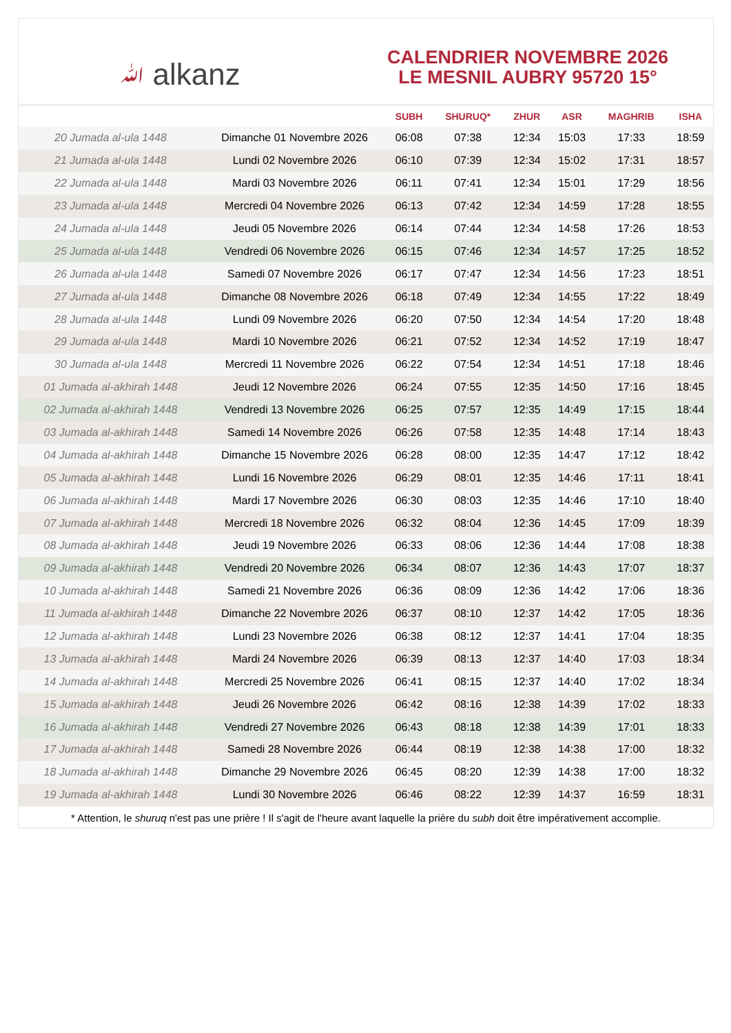ﷲ alkanz
CALENDRIER NOVEMBRE 2026
LE MESNIL AUBRY 95720 15°
| | | SUBH | SHURUQ* | ZHUR | ASR | MAGHRIB | ISHA |
| --- | --- | --- | --- | --- | --- | --- | --- |
| 20 Jumada al-ula 1448 | Dimanche 01 Novembre 2026 | 06:08 | 07:38 | 12:34 | 15:03 | 17:33 | 18:59 |
| 21 Jumada al-ula 1448 | Lundi 02 Novembre 2026 | 06:10 | 07:39 | 12:34 | 15:02 | 17:31 | 18:57 |
| 22 Jumada al-ula 1448 | Mardi 03 Novembre 2026 | 06:11 | 07:41 | 12:34 | 15:01 | 17:29 | 18:56 |
| 23 Jumada al-ula 1448 | Mercredi 04 Novembre 2026 | 06:13 | 07:42 | 12:34 | 14:59 | 17:28 | 18:55 |
| 24 Jumada al-ula 1448 | Jeudi 05 Novembre 2026 | 06:14 | 07:44 | 12:34 | 14:58 | 17:26 | 18:53 |
| 25 Jumada al-ula 1448 | Vendredi 06 Novembre 2026 | 06:15 | 07:46 | 12:34 | 14:57 | 17:25 | 18:52 |
| 26 Jumada al-ula 1448 | Samedi 07 Novembre 2026 | 06:17 | 07:47 | 12:34 | 14:56 | 17:23 | 18:51 |
| 27 Jumada al-ula 1448 | Dimanche 08 Novembre 2026 | 06:18 | 07:49 | 12:34 | 14:55 | 17:22 | 18:49 |
| 28 Jumada al-ula 1448 | Lundi 09 Novembre 2026 | 06:20 | 07:50 | 12:34 | 14:54 | 17:20 | 18:48 |
| 29 Jumada al-ula 1448 | Mardi 10 Novembre 2026 | 06:21 | 07:52 | 12:34 | 14:52 | 17:19 | 18:47 |
| 30 Jumada al-ula 1448 | Mercredi 11 Novembre 2026 | 06:22 | 07:54 | 12:34 | 14:51 | 17:18 | 18:46 |
| 01 Jumada al-akhirah 1448 | Jeudi 12 Novembre 2026 | 06:24 | 07:55 | 12:35 | 14:50 | 17:16 | 18:45 |
| 02 Jumada al-akhirah 1448 | Vendredi 13 Novembre 2026 | 06:25 | 07:57 | 12:35 | 14:49 | 17:15 | 18:44 |
| 03 Jumada al-akhirah 1448 | Samedi 14 Novembre 2026 | 06:26 | 07:58 | 12:35 | 14:48 | 17:14 | 18:43 |
| 04 Jumada al-akhirah 1448 | Dimanche 15 Novembre 2026 | 06:28 | 08:00 | 12:35 | 14:47 | 17:12 | 18:42 |
| 05 Jumada al-akhirah 1448 | Lundi 16 Novembre 2026 | 06:29 | 08:01 | 12:35 | 14:46 | 17:11 | 18:41 |
| 06 Jumada al-akhirah 1448 | Mardi 17 Novembre 2026 | 06:30 | 08:03 | 12:35 | 14:46 | 17:10 | 18:40 |
| 07 Jumada al-akhirah 1448 | Mercredi 18 Novembre 2026 | 06:32 | 08:04 | 12:36 | 14:45 | 17:09 | 18:39 |
| 08 Jumada al-akhirah 1448 | Jeudi 19 Novembre 2026 | 06:33 | 08:06 | 12:36 | 14:44 | 17:08 | 18:38 |
| 09 Jumada al-akhirah 1448 | Vendredi 20 Novembre 2026 | 06:34 | 08:07 | 12:36 | 14:43 | 17:07 | 18:37 |
| 10 Jumada al-akhirah 1448 | Samedi 21 Novembre 2026 | 06:36 | 08:09 | 12:36 | 14:42 | 17:06 | 18:36 |
| 11 Jumada al-akhirah 1448 | Dimanche 22 Novembre 2026 | 06:37 | 08:10 | 12:37 | 14:42 | 17:05 | 18:36 |
| 12 Jumada al-akhirah 1448 | Lundi 23 Novembre 2026 | 06:38 | 08:12 | 12:37 | 14:41 | 17:04 | 18:35 |
| 13 Jumada al-akhirah 1448 | Mardi 24 Novembre 2026 | 06:39 | 08:13 | 12:37 | 14:40 | 17:03 | 18:34 |
| 14 Jumada al-akhirah 1448 | Mercredi 25 Novembre 2026 | 06:41 | 08:15 | 12:37 | 14:40 | 17:02 | 18:34 |
| 15 Jumada al-akhirah 1448 | Jeudi 26 Novembre 2026 | 06:42 | 08:16 | 12:38 | 14:39 | 17:02 | 18:33 |
| 16 Jumada al-akhirah 1448 | Vendredi 27 Novembre 2026 | 06:43 | 08:18 | 12:38 | 14:39 | 17:01 | 18:33 |
| 17 Jumada al-akhirah 1448 | Samedi 28 Novembre 2026 | 06:44 | 08:19 | 12:38 | 14:38 | 17:00 | 18:32 |
| 18 Jumada al-akhirah 1448 | Dimanche 29 Novembre 2026 | 06:45 | 08:20 | 12:39 | 14:38 | 17:00 | 18:32 |
| 19 Jumada al-akhirah 1448 | Lundi 30 Novembre 2026 | 06:46 | 08:22 | 12:39 | 14:37 | 16:59 | 18:31 |
* Attention, le shuruq n'est pas une prière ! Il s'agit de l'heure avant laquelle la prière du subh doit être impérativement accomplie.